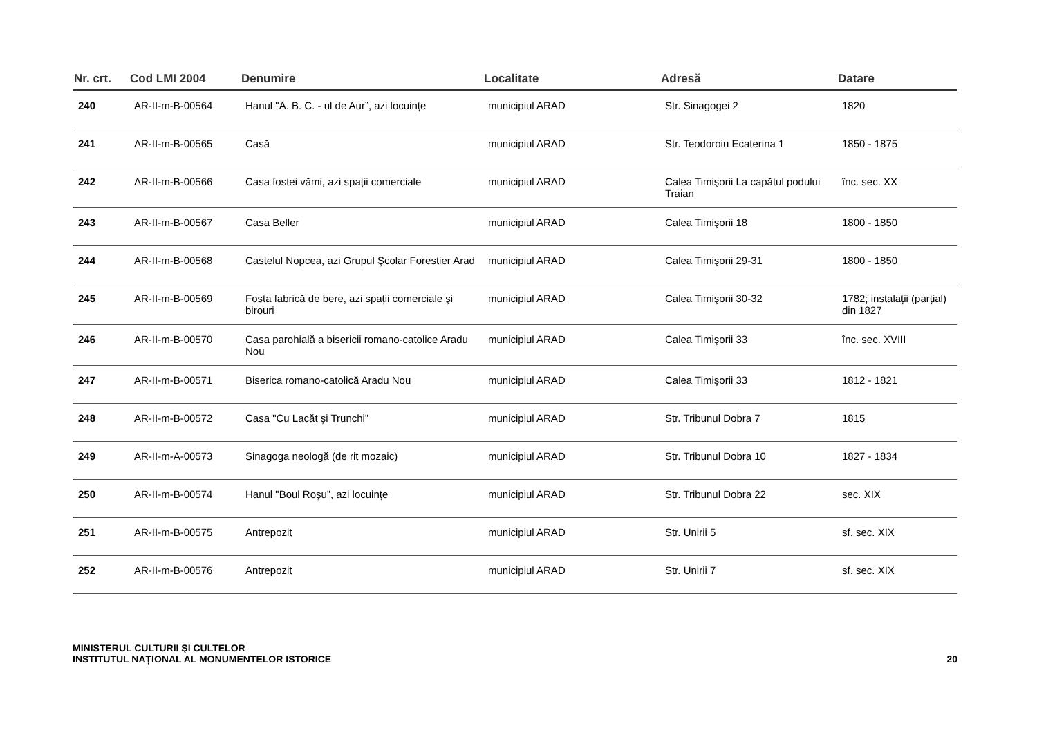| Nr. crt. | Cod LMI 2004 | Denumire | Localitate | Adresă | Datare |
| --- | --- | --- | --- | --- | --- |
| 240 | AR-II-m-B-00564 | Hanul "A. B. C. - ul de Aur”, azi locuințe | municipiul ARAD | Str. Sinagogei 2 | 1820 |
| 241 | AR-II-m-B-00565 | Casă | municipiul ARAD | Str. Teodoroiu Ecaterina 1 | 1850 - 1875 |
| 242 | AR-II-m-B-00566 | Casa fostei vămi, azi spații comerciale | municipiul ARAD | Calea Timişorii La capătul podului Traian | înc. sec. XX |
| 243 | AR-II-m-B-00567 | Casa Beller | municipiul ARAD | Calea Timişorii 18 | 1800 - 1850 |
| 244 | AR-II-m-B-00568 | Castelul Nopcea, azi Grupul Şcolar Forestier Arad | municipiul ARAD | Calea Timişorii 29-31 | 1800 - 1850 |
| 245 | AR-II-m-B-00569 | Fosta fabrică de bere, azi spații comerciale şi birouri | municipiul ARAD | Calea Timişorii 30-32 | 1782; instalații (parțial) din 1827 |
| 246 | AR-II-m-B-00570 | Casa parohială a bisericii romano-catolice Aradu Nou | municipiul ARAD | Calea Timişorii 33 | înc. sec. XVIII |
| 247 | AR-II-m-B-00571 | Biserica romano-catolică Aradu Nou | municipiul ARAD | Calea Timişorii 33 | 1812 - 1821 |
| 248 | AR-II-m-B-00572 | Casa "Cu Lacăt şi Trunchi” | municipiul ARAD | Str. Tribunul Dobra 7 | 1815 |
| 249 | AR-II-m-A-00573 | Sinagoga neologă (de rit mozaic) | municipiul ARAD | Str. Tribunul Dobra 10 | 1827 - 1834 |
| 250 | AR-II-m-B-00574 | Hanul "Boul Roşu”, azi locuințe | municipiul ARAD | Str. Tribunul Dobra 22 | sec. XIX |
| 251 | AR-II-m-B-00575 | Antrepozit | municipiul ARAD | Str. Unirii 5 | sf. sec. XIX |
| 252 | AR-II-m-B-00576 | Antrepozit | municipiul ARAD | Str. Unirii 7 | sf. sec. XIX |
MINISTERUL CULTURII ŞI CULTELOR
INSTITUTUL NAȚIONAL AL MONUMENTELOR ISTORICE
20